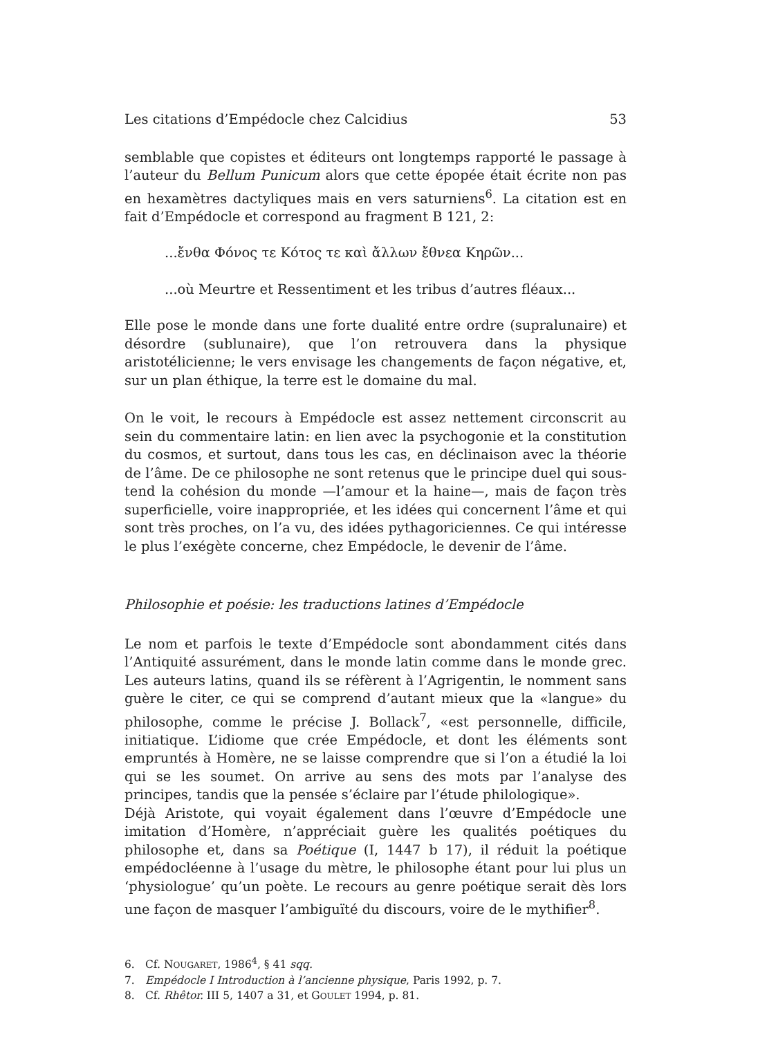Les citations d’Empédocle chez Calcidius 53
semblable que copistes et éditeurs ont longtemps rapporté le passage à l’auteur du Bellum Punicum alors que cette épopée était écrite non pas en hexamètres dactyliques mais en vers saturniens<sup>6</sup>. La citation est en fait d’Empédocle et correspond au fragment B 121, 2:
...ἔνθα Φόνος τε Κότος τε καὶ ἄλλων ἔθνεα Κηρῶν...
...où Meurtre et Ressentiment et les tribus d’autres fléaux...
Elle pose le monde dans une forte dualité entre ordre (supralunaire) et désordre (sublunaire), que l’on retrouvera dans la physique aristotélicienne; le vers envisage les changements de façon négative, et, sur un plan éthique, la terre est le domaine du mal.
On le voit, le recours à Empédocle est assez nettement circonscrit au sein du commentaire latin: en lien avec la psychogonie et la constitution du cosmos, et surtout, dans tous les cas, en déclinaison avec la théorie de l’âme. De ce philosophe ne sont retenus que le principe duel qui sous-tend la cohésion du monde —l’amour et la haine—, mais de façon très superficielle, voire inappropriée, et les idées qui concernent l’âme et qui sont très proches, on l’a vu, des idées pythagoriciennes. Ce qui intéresse le plus l’exégète concerne, chez Empédocle, le devenir de l’âme.
Philosophie et poésie: les traductions latines d’Empédocle
Le nom et parfois le texte d’Empédocle sont abondamment cités dans l’Antiquité assurément, dans le monde latin comme dans le monde grec. Les auteurs latins, quand ils se réfèrent à l’Agrigentin, le nomment sans guère le citer, ce qui se comprend d’autant mieux que la «langue» du philosophe, comme le précise J. Bollack<sup>7</sup>, «est personnelle, difficile, initiatique. L’idiome que crée Empédocle, et dont les éléments sont empruntés à Homère, ne se laisse comprendre que si l’on a étudié la loi qui se les soumet. On arrive au sens des mots par l’analyse des principes, tandis que la pensée s’éclaire par l’étude philologique».
Déjà Aristote, qui voyait également dans l’œuvre d’Empédocle une imitation d’Homère, n’appréciait guère les qualités poétiques du philosophe et, dans sa Poétique (I, 1447 b 17), il réduit la poétique empédocléenne à l’usage du mètre, le philosophe étant pour lui plus un ‘physiologue’ qu’un poète. Le recours au genre poétique serait dès lors une façon de masquer l’ambiguïté du discours, voire de le mythifier<sup>8</sup>.
6. Cf. NOUGARET, 1986<sup>4</sup>, § 41 sqq.
7. Empédocle I Introduction à l’ancienne physique, Paris 1992, p. 7.
8. Cf. Rhêtor. III 5, 1407 a 31, et GOULET 1994, p. 81.